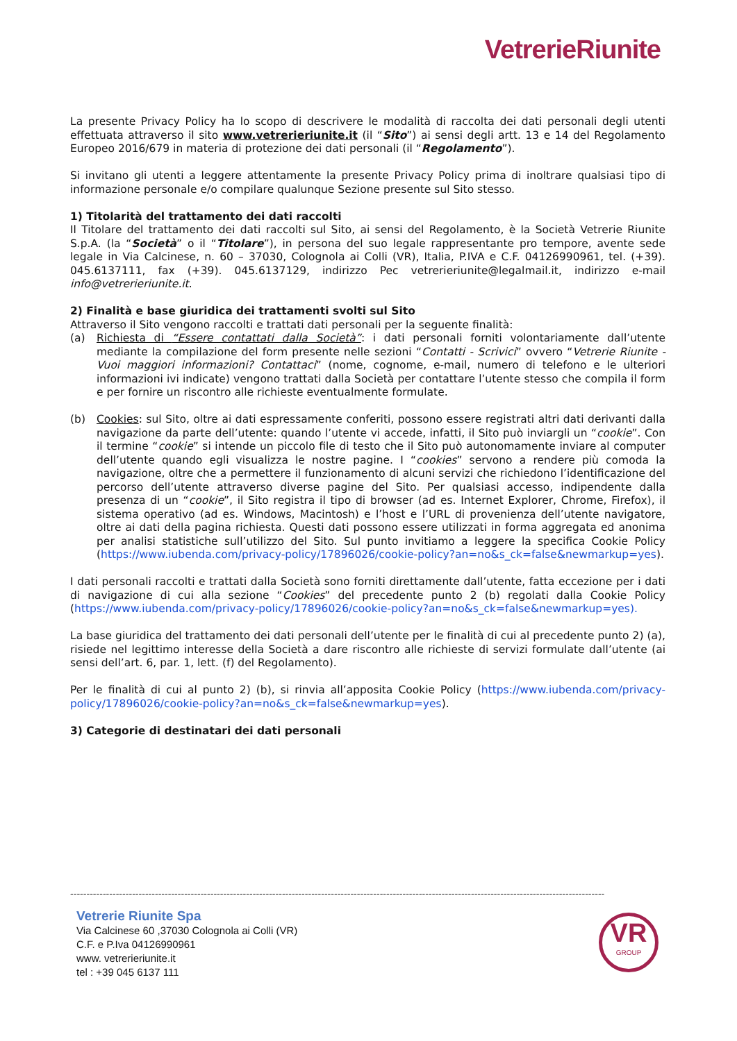VetrerieRiunite
La presente Privacy Policy ha lo scopo di descrivere le modalità di raccolta dei dati personali degli utenti effettuata attraverso il sito www.vetrerieriunite.it (il “Sito”) ai sensi degli artt. 13 e 14 del Regolamento Europeo 2016/679 in materia di protezione dei dati personali (il “Regolamento”).
Si invitano gli utenti a leggere attentamente la presente Privacy Policy prima di inoltrare qualsiasi tipo di informazione personale e/o compilare qualunque Sezione presente sul Sito stesso.
1) Titolarità del trattamento dei dati raccolti
Il Titolare del trattamento dei dati raccolti sul Sito, ai sensi del Regolamento, è la Società Vetrerie Riunite S.p.A. (la “Società” o il “Titolare”), in persona del suo legale rappresentante pro tempore, avente sede legale in Via Calcinese, n. 60 – 37030, Colognola ai Colli (VR), Italia, P.IVA e C.F. 04126990961, tel. (+39). 045.6137111, fax (+39). 045.6137129, indirizzo Pec vetrerieriunite@legalmail.it, indirizzo e-mail info@vetrerieriunite.it.
2) Finalità e base giuridica dei trattamenti svolti sul Sito
Attraverso il Sito vengono raccolti e trattati dati personali per la seguente finalità:
(a) Richiesta di “Essere contattati dalla Società”: i dati personali forniti volontariamente dall’utente mediante la compilazione del form presente nelle sezioni “Contatti - Scrivici” ovvero “Vetrerie Riunite - Vuoi maggiori informazioni? Contattaci” (nome, cognome, e-mail, numero di telefono e le ulteriori informazioni ivi indicate) vengono trattati dalla Società per contattare l’utente stesso che compila il form e per fornire un riscontro alle richieste eventualmente formulate.
(b) Cookies: sul Sito, oltre ai dati espressamente conferiti, possono essere registrati altri dati derivanti dalla navigazione da parte dell’utente: quando l’utente vi accede, infatti, il Sito può inviargli un “cookie”. Con il termine “cookie” si intende un piccolo file di testo che il Sito può autonomamente inviare al computer dell’utente quando egli visualizza le nostre pagine. I “cookies” servono a rendere più comoda la navigazione, oltre che a permettere il funzionamento di alcuni servizi che richiedono l’identificazione del percorso dell’utente attraverso diverse pagine del Sito. Per qualsiasi accesso, indipendente dalla presenza di un “cookie”, il Sito registra il tipo di browser (ad es. Internet Explorer, Chrome, Firefox), il sistema operativo (ad es. Windows, Macintosh) e l’host e l’URL di provenienza dell’utente navigatore, oltre ai dati della pagina richiesta. Questi dati possono essere utilizzati in forma aggregata ed anonima per analisi statistiche sull’utilizzo del Sito. Sul punto invitiamo a leggere la specifica Cookie Policy (https://www.iubenda.com/privacy-policy/17896026/cookie-policy?an=no&s_ck=false&newmarkup=yes).
I dati personali raccolti e trattati dalla Società sono forniti direttamente dall’utente, fatta eccezione per i dati di navigazione di cui alla sezione “Cookies” del precedente punto 2 (b) regolati dalla Cookie Policy (https://www.iubenda.com/privacy-policy/17896026/cookie-policy?an=no&s_ck=false&newmarkup=yes).
La base giuridica del trattamento dei dati personali dell’utente per le finalità di cui al precedente punto 2) (a), risiede nel legittimo interesse della Società a dare riscontro alle richieste di servizi formulate dall’utente (ai sensi dell’art. 6, par. 1, lett. (f) del Regolamento).
Per le finalità di cui al punto 2) (b), si rinvia all’apposita Cookie Policy (https://www.iubenda.com/privacy-policy/17896026/cookie-policy?an=no&s_ck=false&newmarkup=yes).
3) Categorie di destinatari dei dati personali
--------------------------------------------------------------------------------------------------------------------------------------------------------------------
Vetrerie Riunite Spa
Via Calcinese 60 ,37030 Colognola ai Colli (VR)
C.F. e P.Iva 04126990961
www. vetrerieriunite.it
tel : +39 045 6137 111
VR
GROUP